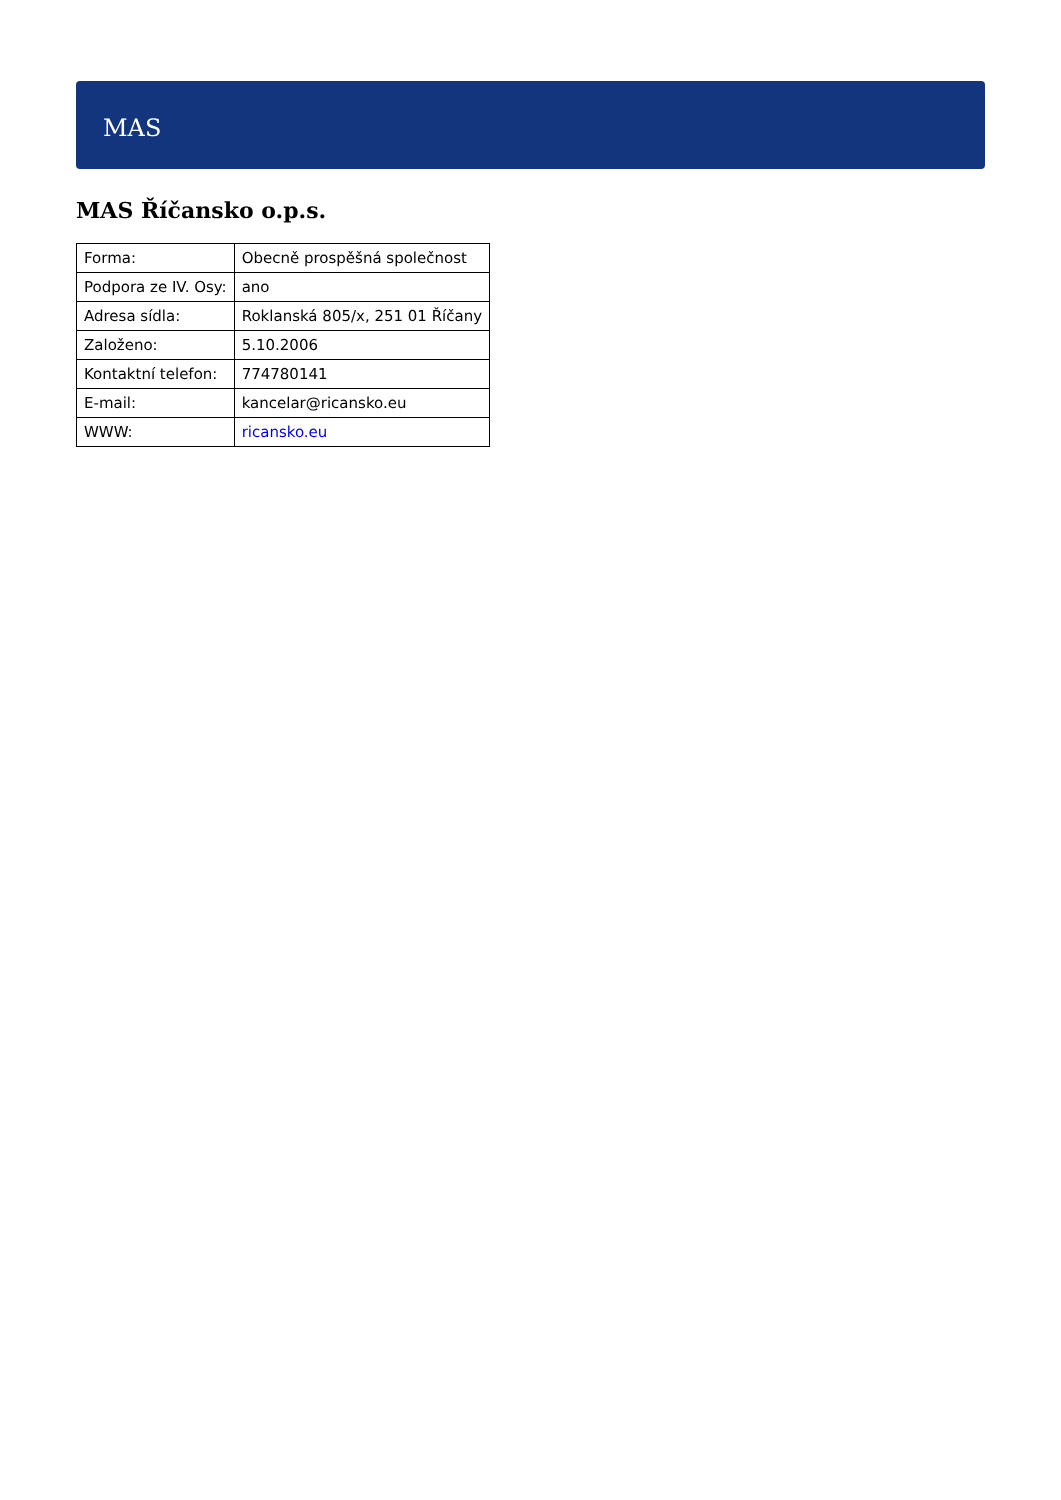MAS
MAS Říčansko o.p.s.
| Forma: | Obecně prospěšná společnost |
| Podpora ze IV. Osy: | ano |
| Adresa sídla: | Roklanská 805/x, 251 01 Říčany |
| Založeno: | 5.10.2006 |
| Kontaktní telefon: | 774780141 |
| E-mail: | kancelar@ricansko.eu |
| WWW: | ricansko.eu |